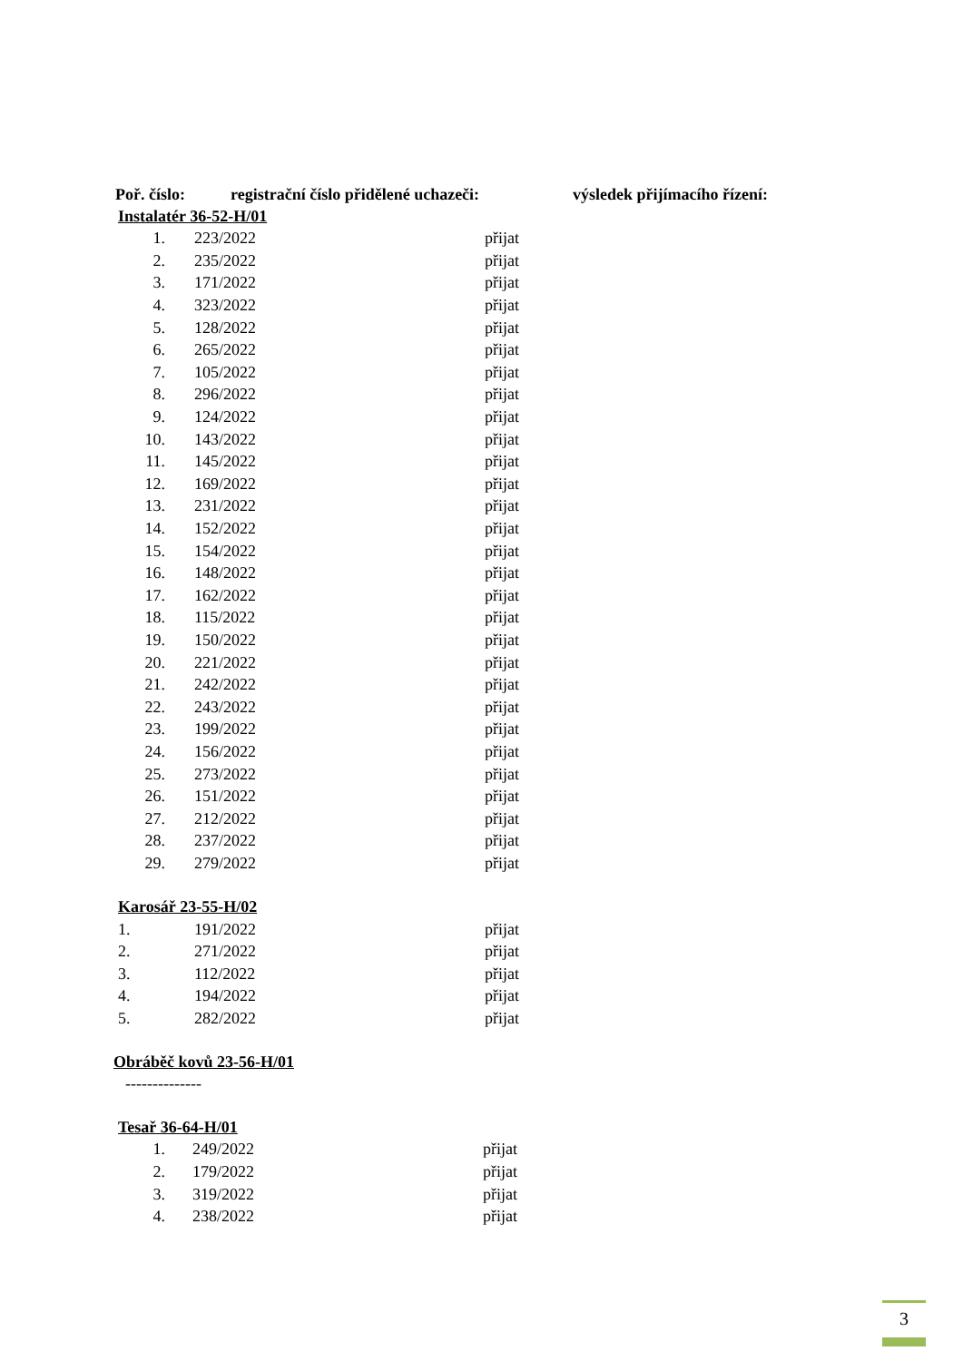Poř. číslo: registrační číslo přidělené uchazeči: výsledek přijímacího řízení:
Instalatér 36-52-H/01
| 1. | | 223/2022 | přijat |
| 2. | | 235/2022 | přijat |
| 3. | | 171/2022 | přijat |
| 4. | | 323/2022 | přijat |
| 5. | | 128/2022 | přijat |
| 6. | | 265/2022 | přijat |
| 7. | | 105/2022 | přijat |
| 8. | | 296/2022 | přijat |
| 9. | | 124/2022 | přijat |
| 10. | | 143/2022 | přijat |
| 11. | | 145/2022 | přijat |
| 12. | | 169/2022 | přijat |
| 13. | | 231/2022 | přijat |
| 14. | | 152/2022 | přijat |
| 15. | | 154/2022 | přijat |
| 16. | | 148/2022 | přijat |
| 17. | | 162/2022 | přijat |
| 18. | | 115/2022 | přijat |
| 19. | | 150/2022 | přijat |
| 20. | | 221/2022 | přijat |
| 21. | | 242/2022 | přijat |
| 22. | | 243/2022 | přijat |
| 23. | | 199/2022 | přijat |
| 24. | | 156/2022 | přijat |
| 25. | | 273/2022 | přijat |
| 26. | | 151/2022 | přijat |
| 27. | | 212/2022 | přijat |
| 28. | | 237/2022 | přijat |
| 29. | | 279/2022 | přijat |
Karosář 23-55-H/02
| 1. | | 191/2022 | přijat |
| 2. | | 271/2022 | přijat |
| 3. | | 112/2022 | přijat |
| 4. | | 194/2022 | přijat |
| 5. | | 282/2022 | přijat |
Obráběč kovů 23-56-H/01
--------------
Tesař 36-64-H/01
| 1. | | 249/2022 | přijat |
| 2. | | 179/2022 | přijat |
| 3. | | 319/2022 | přijat |
| 4. | | 238/2022 | přijat |
3